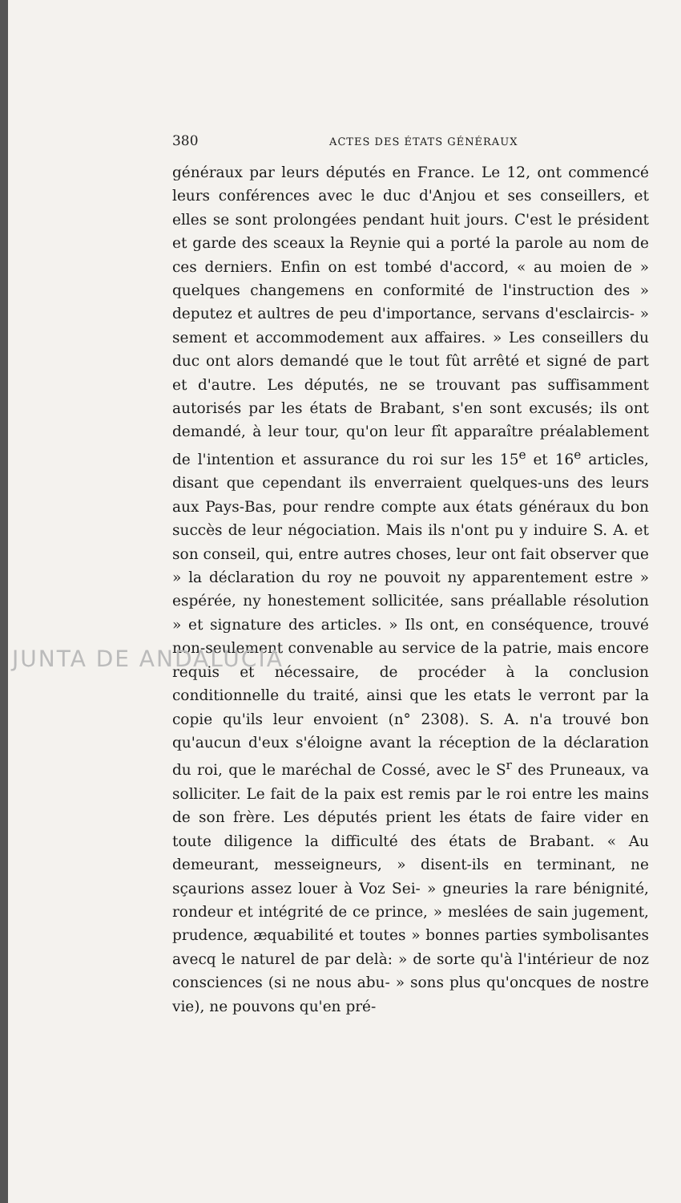380 ACTES DES ÉTATS GÉNÉRAUX
généraux par leurs députés en France. Le 12, ont commencé leurs conférences avec le duc d'Anjou et ses conseillers, et elles se sont prolongées pendant huit jours. C'est le président et garde des sceaux la Reynie qui a porté la parole au nom de ces derniers. Enfin on est tombé d'accord, « au moien de » quelques changemens en conformité de l'instruction des » deputez et aultres de peu d'importance, servans d'esclaircis- » sement et accommodement aux affaires. » Les conseillers du duc ont alors demandé que le tout fût arrêté et signé de part et d'autre. Les députés, ne se trouvant pas suffisamment autorisés par les états de Brabant, s'en sont excusés; ils ont demandé, à leur tour, qu'on leur fît apparaître préalablement de l'intention et assurance du roi sur les 15<sup>e</sup> et 16<sup>e</sup> articles, disant que cependant ils enverraient quelques-uns des leurs aux Pays-Bas, pour rendre compte aux états généraux du bon succès de leur négociation. Mais ils n'ont pu y induire S. A. et son conseil, qui, entre autres choses, leur ont fait observer que » la déclaration du roy ne pouvoit ny apparentement estre » espérée, ny honestement sollicitée, sans préallable résolution » et signature des articles. » Ils ont, en conséquence, trouvé non-seulement convenable au service de la patrie, mais encore requis et nécessaire, de procéder à la conclusion conditionnelle du traité, ainsi que les etats le verront par la copie qu'ils leur envoient (n° 2308). S. A. n'a trouvé bon qu'aucun d'eux s'éloigne avant la réception de la déclaration du roi, que le maréchal de Cossé, avec le S<sup>r</sup> des Pruneaux, va solliciter. Le fait de la paix est remis par le roi entre les mains de son frère. Les députés prient les états de faire vider en toute diligence la difficulté des états de Brabant. « Au demeurant, messeigneurs, » disent-ils en terminant, ne sçaurions assez louer à Voz Sei- » gneuries la rare bénignité, rondeur et intégrité de ce prince, » meslées de sain jugement, prudence, æquabilité et toutes » bonnes parties symbolisantes avecq le naturel de par delà: » de sorte qu'à l'intérieur de noz consciences (si ne nous abu- » sons plus qu'oncques de nostre vie), ne pouvons qu'en pré-
JUNTA DE ANDALUCIA